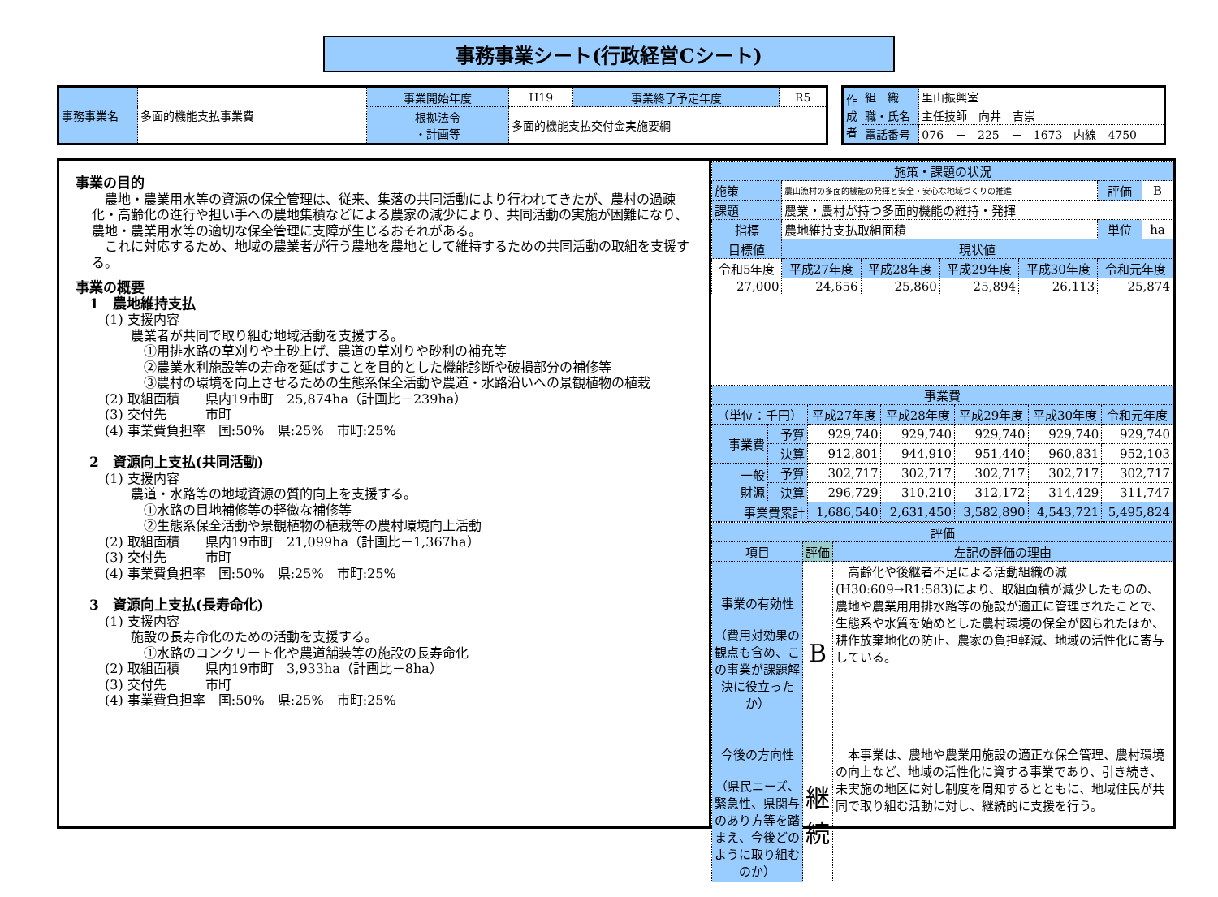事務事業シート(行政経営Cシート)
| 事務事業名 | 多面的機能支払事業費 | 事業開始年度 | H19 | 事業終了予定年度 | R5 |
| | | 根拠法令 ・計画等 | 多面的機能支払交付金実施要綱 | | |
| 作 成 者 | 組 織 | 里山振興室 |
| | 職・氏名 | 主任技師 向井 吉崇 |
| | 電話番号 | 076 － 225 － 1673 内線 4750 |
事業の目的
　農地・農業用水等の資源の保全管理は、従来、集落の共同活動により行われてきたが、農村の過疎化・高齢化の進行や担い手への農地集積などによる農家の減少により、共同活動の実施が困難になり、農地・農業用水等の適切な保全管理に支障が生じるおそれがある。
　これに対応するため、地域の農業者が行う農地を農地として維持するための共同活動の取組を支援する。
事業の概要
　1　農地維持支払
(1) 支援内容
　　農業者が共同で取り組む地域活動を支援する。
　　　①用排水路の草刈りや土砂上げ、農道の草刈りや砂利の補充等
　　　②農業水利施設等の寿命を延ばすことを目的とした機能診断や破損部分の補修等
　　　③農村の環境を向上させるための生態系保全活動や農道・水路沿いへの景観植物の植栽
(2) 取組面積　　県内19市町　25,874ha（計画比－239ha）
(3) 交付先　　　市町
(4) 事業費負担率　国:50%　県:25%　市町:25%
　2　資源向上支払(共同活動)
(1) 支援内容
　　農道・水路等の地域資源の質的向上を支援する。
　　　①水路の目地補修等の軽微な補修等
　　　②生態系保全活動や景観植物の植栽等の農村環境向上活動
(2) 取組面積　　県内19市町　21,099ha（計画比－1,367ha）
(3) 交付先　　　市町
(4) 事業費負担率　国:50%　県:25%　市町:25%
　3　資源向上支払(長寿命化)
(1) 支援内容
　　施設の長寿命化のための活動を支援する。
　　　①水路のコンクリート化や農道舗装等の施設の長寿命化
(2) 取組面積　　県内19市町　3,933ha（計画比－8ha）
(3) 交付先　　　市町
(4) 事業費負担率　国:50%　県:25%　市町:25%
| 施策・課題の状況 | | | | | | |
| 施策 | 農山漁村の多面的機能の発揮と安全・安心な地域づくりの推進 | | | | 評価 | B |
| 課題 | 農業・農村が持つ多面的機能の維持・発揮 | | | | | |
| 指標 | 農地維持支払取組面積 | | | | 単位 | ha |
| 目標値 | 現状値 | | | | | |
| 令和5年度 | 平成27年度 | 平成28年度 | 平成29年度 | 平成30年度 | 令和元年度 | |
| 27,000 | 24,656 | 25,860 | 25,894 | 26,113 | 25,874 | |
| 事業費 | | | | | | |
| （単位：千円） | | 平成27年度 | 平成28年度 | 平成29年度 | 平成30年度 | 令和元年度 |
| 事業費 | 予算 | 929,740 | 929,740 | 929,740 | 929,740 | 929,740 |
| | 決算 | 912,801 | 944,910 | 951,440 | 960,831 | 952,103 |
| 一般 財源 | 予算 | 302,717 | 302,717 | 302,717 | 302,717 | 302,717 |
| | 決算 | 296,729 | 310,210 | 312,172 | 314,429 | 311,747 |
| 事業費累計 | | 1,686,540 | 2,631,450 | 3,582,890 | 4,543,721 | 5,495,824 |
| 評価 | | |
| 項目 | 評価 | 左記の評価の理由 |
| 事業の有効性 （費用対効果の観点も含め、この事業が課題解決に役立ったか） | B | 高齢化や後継者不足による活動組織の減(H30:609→R1:583)により、取組面積が減少したものの、農地や農業用用排水路等の施設が適正に管理されたことで、生態系や水質を始めとした農村環境の保全が図られたほか、耕作放棄地化の防止、農家の負担軽減、地域の活性化に寄与している。 |
| 今後の方向性 （県民ニーズ、緊急性、県関与のあり方等を踏まえ、今後どのように取り組むのか） | 継 続 | 本事業は、農地や農業用施設の適正な保全管理、農村環境の向上など、地域の活性化に資する事業であり、引き続き、未実施の地区に対し制度を周知するとともに、地域住民が共同で取り組む活動に対し、継続的に支援を行う。 |